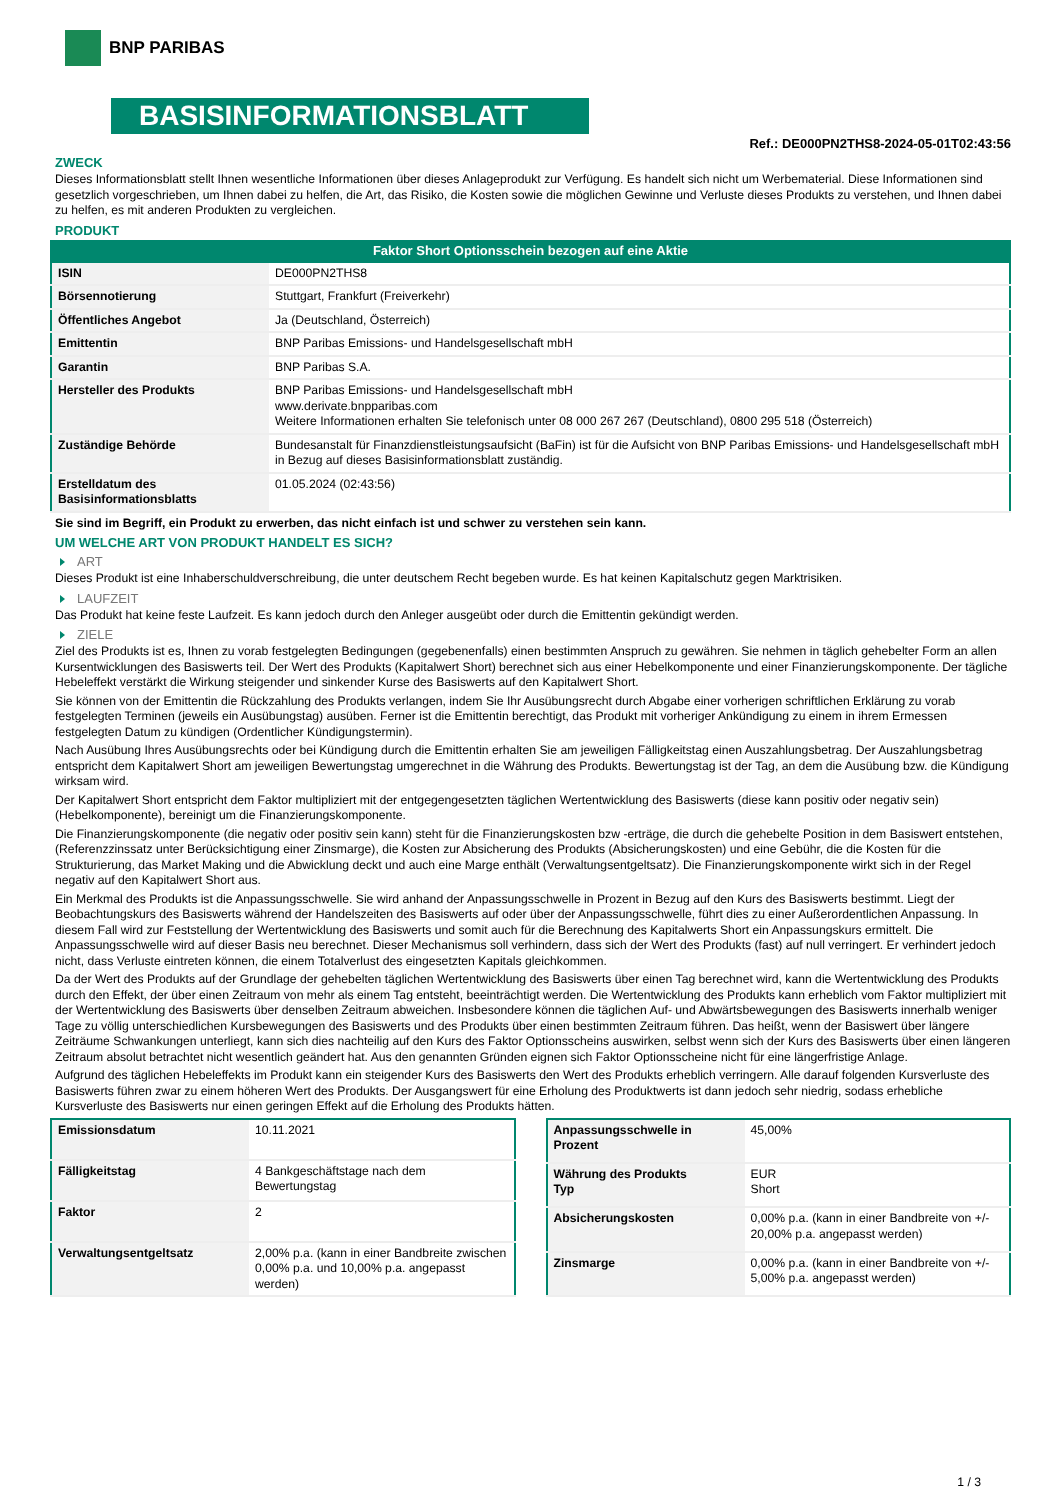BNP PARIBAS
BASISINFORMATIONSBLATT
Ref.: DE000PN2THS8-2024-05-01T02:43:56
ZWECK
Dieses Informationsblatt stellt Ihnen wesentliche Informationen über dieses Anlageprodukt zur Verfügung. Es handelt sich nicht um Werbematerial. Diese Informationen sind gesetzlich vorgeschrieben, um Ihnen dabei zu helfen, die Art, das Risiko, die Kosten sowie die möglichen Gewinne und Verluste dieses Produkts zu verstehen, und Ihnen dabei zu helfen, es mit anderen Produkten zu vergleichen.
PRODUKT
Faktor Short Optionsschein bezogen auf eine Aktie
| ISIN | DE000PN2THS8 |
| Börsennotierung | Stuttgart, Frankfurt (Freiverkehr) |
| Öffentliches Angebot | Ja (Deutschland, Österreich) |
| Emittentin | BNP Paribas Emissions- und Handelsgesellschaft mbH |
| Garantin | BNP Paribas S.A. |
| Hersteller des Produkts | BNP Paribas Emissions- und Handelsgesellschaft mbH www.derivate.bnpparibas.com Weitere Informationen erhalten Sie telefonisch unter 08 000 267 267 (Deutschland), 0800 295 518 (Österreich) |
| Zuständige Behörde | Bundesanstalt für Finanzdienstleistungsaufsicht (BaFin) ist für die Aufsicht von BNP Paribas Emissions- und Handelsgesellschaft mbH in Bezug auf dieses Basisinformationsblatt zuständig. |
| Erstelldatum des Basisinformationsblatts | 01.05.2024 (02:43:56) |
Sie sind im Begriff, ein Produkt zu erwerben, das nicht einfach ist und schwer zu verstehen sein kann.
UM WELCHE ART VON PRODUKT HANDELT ES SICH?
ART
Dieses Produkt ist eine Inhaberschuldverschreibung, die unter deutschem Recht begeben wurde. Es hat keinen Kapitalschutz gegen Marktrisiken.
LAUFZEIT
Das Produkt hat keine feste Laufzeit. Es kann jedoch durch den Anleger ausgeübt oder durch die Emittentin gekündigt werden.
ZIELE
Ziel des Produkts ist es, Ihnen zu vorab festgelegten Bedingungen (gegebenenfalls) einen bestimmten Anspruch zu gewähren. Sie nehmen in täglich gehebelter Form an allen Kursentwicklungen des Basiswerts teil. Der Wert des Produkts (Kapitalwert Short) berechnet sich aus einer Hebelkomponente und einer Finanzierungskomponente. Der tägliche Hebeleffekt verstärkt die Wirkung steigender und sinkender Kurse des Basiswerts auf den Kapitalwert Short.
Sie können von der Emittentin die Rückzahlung des Produkts verlangen, indem Sie Ihr Ausübungsrecht durch Abgabe einer vorherigen schriftlichen Erklärung zu vorab festgelegten Terminen (jeweils ein Ausübungstag) ausüben. Ferner ist die Emittentin berechtigt, das Produkt mit vorheriger Ankündigung zu einem in ihrem Ermessen festgelegten Datum zu kündigen (Ordentlicher Kündigungstermin).
Nach Ausübung Ihres Ausübungsrechts oder bei Kündigung durch die Emittentin erhalten Sie am jeweiligen Fälligkeitstag einen Auszahlungsbetrag. Der Auszahlungsbetrag entspricht dem Kapitalwert Short am jeweiligen Bewertungstag umgerechnet in die Währung des Produkts. Bewertungstag ist der Tag, an dem die Ausübung bzw. die Kündigung wirksam wird.
Der Kapitalwert Short entspricht dem Faktor multipliziert mit der entgegengesetzten täglichen Wertentwicklung des Basiswerts (diese kann positiv oder negativ sein) (Hebelkomponente), bereinigt um die Finanzierungskomponente.
Die Finanzierungskomponente (die negativ oder positiv sein kann) steht für die Finanzierungskosten bzw -erträge, die durch die gehebelte Position in dem Basiswert entstehen, (Referenzzinssatz unter Berücksichtigung einer Zinsmarge), die Kosten zur Absicherung des Produkts (Absicherungskosten) und eine Gebühr, die die Kosten für die Strukturierung, das Market Making und die Abwicklung deckt und auch eine Marge enthält (Verwaltungsentgeltsatz). Die Finanzierungskomponente wirkt sich in der Regel negativ auf den Kapitalwert Short aus.
Ein Merkmal des Produkts ist die Anpassungsschwelle. Sie wird anhand der Anpassungsschwelle in Prozent in Bezug auf den Kurs des Basiswerts bestimmt. Liegt der Beobachtungskurs des Basiswerts während der Handelszeiten des Basiswerts auf oder über der Anpassungsschwelle, führt dies zu einer Außerordentlichen Anpassung. In diesem Fall wird zur Feststellung der Wertentwicklung des Basiswerts und somit auch für die Berechnung des Kapitalwerts Short ein Anpassungskurs ermittelt. Die Anpassungsschwelle wird auf dieser Basis neu berechnet. Dieser Mechanismus soll verhindern, dass sich der Wert des Produkts (fast) auf null verringert. Er verhindert jedoch nicht, dass Verluste eintreten können, die einem Totalverlust des eingesetzten Kapitals gleichkommen.
Da der Wert des Produkts auf der Grundlage der gehebelten täglichen Wertentwicklung des Basiswerts über einen Tag berechnet wird, kann die Wertentwicklung des Produkts durch den Effekt, der über einen Zeitraum von mehr als einem Tag entsteht, beeinträchtigt werden. Die Wertentwicklung des Produkts kann erheblich vom Faktor multipliziert mit der Wertentwicklung des Basiswerts über denselben Zeitraum abweichen. Insbesondere können die täglichen Auf- und Abwärtsbewegungen des Basiswerts innerhalb weniger Tage zu völlig unterschiedlichen Kursbewegungen des Basiswerts und des Produkts über einen bestimmten Zeitraum führen. Das heißt, wenn der Basiswert über längere Zeiträume Schwankungen unterliegt, kann sich dies nachteilig auf den Kurs des Faktor Optionsscheins auswirken, selbst wenn sich der Kurs des Basiswerts über einen längeren Zeitraum absolut betrachtet nicht wesentlich geändert hat. Aus den genannten Gründen eignen sich Faktor Optionsscheine nicht für eine längerfristige Anlage.
Aufgrund des täglichen Hebeleffekts im Produkt kann ein steigender Kurs des Basiswerts den Wert des Produkts erheblich verringern. Alle darauf folgenden Kursverluste des Basiswerts führen zwar zu einem höheren Wert des Produkts. Der Ausgangswert für eine Erholung des Produktwerts ist dann jedoch sehr niedrig, sodass erhebliche Kursverluste des Basiswerts nur einen geringen Effekt auf die Erholung des Produkts hätten.
| Emissionsdatum | 10.11.2021 |
| Fälligkeitstag | 4 Bankgeschäftstage nach dem Bewertungstag |
| Faktor | 2 |
| Verwaltungsentgeltsatz | 2,00% p.a. (kann in einer Bandbreite zwischen 0,00% p.a. und 10,00% p.a. angepasst werden) |
| Anpassungsschwelle in Prozent | 45,00% |
| Währung des Produkts Typ | EUR Short |
| Absicherungskosten | 0,00% p.a. (kann in einer Bandbreite von +/- 20,00% p.a. angepasst werden) |
| Zinsmarge | 0,00% p.a. (kann in einer Bandbreite von +/- 5,00% p.a. angepasst werden) |
1 / 3